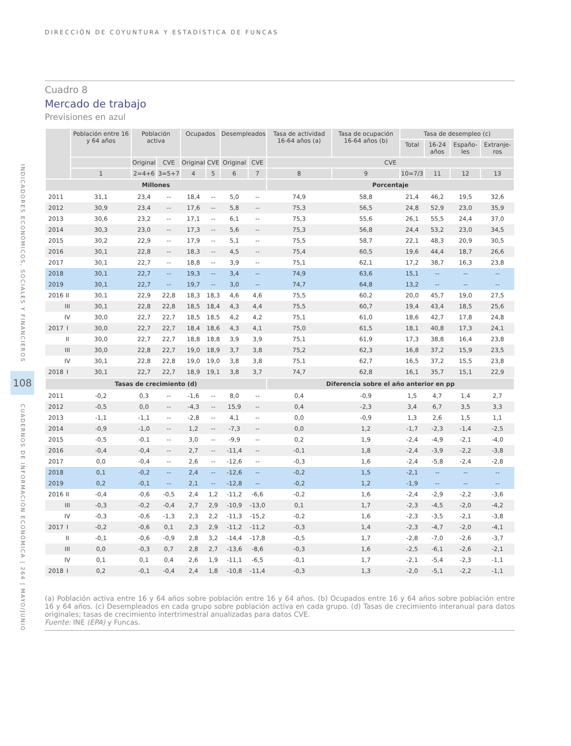INDICADORES ECONÓMICOS, SOCIALES Y FINANCIEROS
108
CUADERNOS DE INFORMACIÓN ECONÓMICA | 264 | MAYO/JUNIO
DIRECCIÓN DE COYUNTURA Y ESTADÍSTICA DE FUNCAS
Cuadro 8
Mercado de trabajo
Previsiones en azul
| | | Población entre 16 y 64 años | Población activa | | Ocupados | | Desempleados | | Tasa de actividad 16-64 años (a) | Tasa de ocupación 16-64 años (b) | Tasa de desempleo (c) | | | |
| --- | --- | --- | --- | --- | --- | --- | --- | --- | --- | --- | --- | --- | --- | --- |
| | | | | | | | | | | | Total | 16-24 años | Españo-les | Extranje-ros |
| | | | Original | CVE | Original | CVE | Original | CVE | CVE | | | | | |
| | | 1 | 2=4+6 | 3=5+7 | 4 | 5 | 6 | 7 | 8 | 9 | 10=7/3 | 11 | 12 | 13 |
| Millones | | | | | | | | | Porcentaje | | | | | |
| 2011 | | 31,1 | 23,4 | -- | 18,4 | -- | 5,0 | -- | 74,9 | 58,8 | 21,4 | 46,2 | 19,5 | 32,6 |
| 2012 | | 30,9 | 23,4 | -- | 17,6 | -- | 5,8 | -- | 75,3 | 56,5 | 24,8 | 52,9 | 23,0 | 35,9 |
| 2013 | | 30,6 | 23,2 | -- | 17,1 | -- | 6,1 | -- | 75,3 | 55,6 | 26,1 | 55,5 | 24,4 | 37,0 |
| 2014 | | 30,3 | 23,0 | -- | 17,3 | -- | 5,6 | -- | 75,3 | 56,8 | 24,4 | 53,2 | 23,0 | 34,5 |
| 2015 | | 30,2 | 22,9 | -- | 17,9 | -- | 5,1 | -- | 75,5 | 58,7 | 22,1 | 48,3 | 20,9 | 30,5 |
| 2016 | | 30,1 | 22,8 | -- | 18,3 | -- | 4,5 | -- | 75,4 | 60,5 | 19,6 | 44,4 | 18,7 | 26,6 |
| 2017 | | 30,1 | 22,7 | -- | 18,8 | -- | 3,9 | -- | 75,1 | 62,1 | 17,2 | 38,7 | 16,3 | 23,8 |
| 2018 | | 30,1 | 22,7 | -- | 19,3 | -- | 3,4 | -- | 74,9 | 63,6 | 15,1 | -- | -- | -- |
| 2019 | | 30,1 | 22,7 | -- | 19,7 | -- | 3,0 | -- | 74,7 | 64,8 | 13,2 | -- | -- | -- |
| 2016 | II | 30,1 | 22,9 | 22,8 | 18,3 | 18,3 | 4,6 | 4,6 | 75,5 | 60,2 | 20,0 | 45,7 | 19,0 | 27,5 |
| | III | 30,1 | 22,8 | 22,8 | 18,5 | 18,4 | 4,3 | 4,4 | 75,5 | 60,7 | 19,4 | 43,4 | 18,5 | 25,6 |
| | IV | 30,0 | 22,7 | 22,7 | 18,5 | 18,5 | 4,2 | 4,2 | 75,1 | 61,0 | 18,6 | 42,7 | 17,8 | 24,8 |
| 2017 | I | 30,0 | 22,7 | 22,7 | 18,4 | 18,6 | 4,3 | 4,1 | 75,0 | 61,5 | 18,1 | 40,8 | 17,3 | 24,1 |
| | II | 30,0 | 22,7 | 22,7 | 18,8 | 18,8 | 3,9 | 3,9 | 75,1 | 61,9 | 17,3 | 38,8 | 16,4 | 23,8 |
| | III | 30,0 | 22,8 | 22,7 | 19,0 | 18,9 | 3,7 | 3,8 | 75,2 | 62,3 | 16,8 | 37,2 | 15,9 | 23,5 |
| | IV | 30,1 | 22,8 | 22,8 | 19,0 | 19,0 | 3,8 | 3,8 | 75,1 | 62,7 | 16,5 | 37,2 | 15,5 | 23,8 |
| 2018 | I | 30,1 | 22,7 | 22,7 | 18,9 | 19,1 | 3,8 | 3,7 | 74,7 | 62,8 | 16,1 | 35,7 | 15,1 | 22,9 |
| Tasas de crecimiento (d) | | | | | | | | | Diferencia sobre el año anterior en pp | | | | | |
| 2011 | | -0,2 | 0,3 | -- | -1,6 | -- | 8,0 | -- | 0,4 | -0,9 | 1,5 | 4,7 | 1,4 | 2,7 |
| 2012 | | -0,5 | 0,0 | -- | -4,3 | -- | 15,9 | -- | 0,4 | -2,3 | 3,4 | 6,7 | 3,5 | 3,3 |
| 2013 | | -1,1 | -1,1 | -- | -2,8 | -- | 4,1 | -- | 0,0 | -0,9 | 1,3 | 2,6 | 1,5 | 1,1 |
| 2014 | | -0,9 | -1,0 | -- | 1,2 | -- | -7,3 | -- | 0,0 | 1,2 | -1,7 | -2,3 | -1,4 | -2,5 |
| 2015 | | -0,5 | -0,1 | -- | 3,0 | -- | -9,9 | -- | 0,2 | 1,9 | -2,4 | -4,9 | -2,1 | -4,0 |
| 2016 | | -0,4 | -0,4 | -- | 2,7 | -- | -11,4 | -- | -0,1 | 1,8 | -2,4 | -3,9 | -2,2 | -3,8 |
| 2017 | | 0,0 | -0,4 | -- | 2,6 | -- | -12,6 | -- | -0,3 | 1,6 | -2,4 | -5,8 | -2,4 | -2,8 |
| 2018 | | 0,1 | -0,2 | -- | 2,4 | -- | -12,6 | -- | -0,2 | 1,5 | -2,1 | -- | -- | -- |
| 2019 | | 0,2 | -0,1 | -- | 2,1 | -- | -12,8 | -- | -0,2 | 1,2 | -1,9 | -- | -- | -- |
| 2016 | II | -0,4 | -0,6 | -0,5 | 2,4 | 1,2 | -11,2 | -6,6 | -0,2 | 1,6 | -2,4 | -2,9 | -2,2 | -3,6 |
| | III | -0,3 | -0,2 | -0,4 | 2,7 | 2,9 | -10,9 | -13,0 | 0,1 | 1,7 | -2,3 | -4,5 | -2,0 | -4,2 |
| | IV | -0,3 | -0,6 | -1,3 | 2,3 | 2,2 | -11,3 | -15,2 | -0,2 | 1,6 | -2,3 | -3,5 | -2,1 | -3,8 |
| 2017 | I | -0,2 | -0,6 | 0,1 | 2,3 | 2,9 | -11,2 | -11,2 | -0,3 | 1,4 | -2,3 | -4,7 | -2,0 | -4,1 |
| | II | -0,1 | -0,6 | -0,9 | 2,8 | 3,2 | -14,4 | -17,8 | -0,5 | 1,7 | -2,8 | -7,0 | -2,6 | -3,7 |
| | III | 0,0 | -0,3 | 0,7 | 2,8 | 2,7 | -13,6 | -8,6 | -0,3 | 1,6 | -2,5 | -6,1 | -2,6 | -2,1 |
| | IV | 0,1 | 0,1 | 0,4 | 2,6 | 1,9 | -11,1 | -6,5 | -0,1 | 1,7 | -2,1 | -5,4 | -2,3 | -1,1 |
| 2018 | I | 0,2 | -0,1 | -0,4 | 2,4 | 1,8 | -10,8 | -11,4 | -0,3 | 1,3 | -2,0 | -5,1 | -2,2 | -1,1 |
(a) Población activa entre 16 y 64 años sobre población entre 16 y 64 años. (b) Ocupados entre 16 y 64 años sobre población entre 16 y 64 años. (c) Desempleados en cada grupo sobre población activa en cada grupo. (d) Tasas de crecimiento interanual para datos originales; tasas de crecimiento intertrimestral anualizadas para datos CVE.
Fuente: INE (EPA) y Funcas.